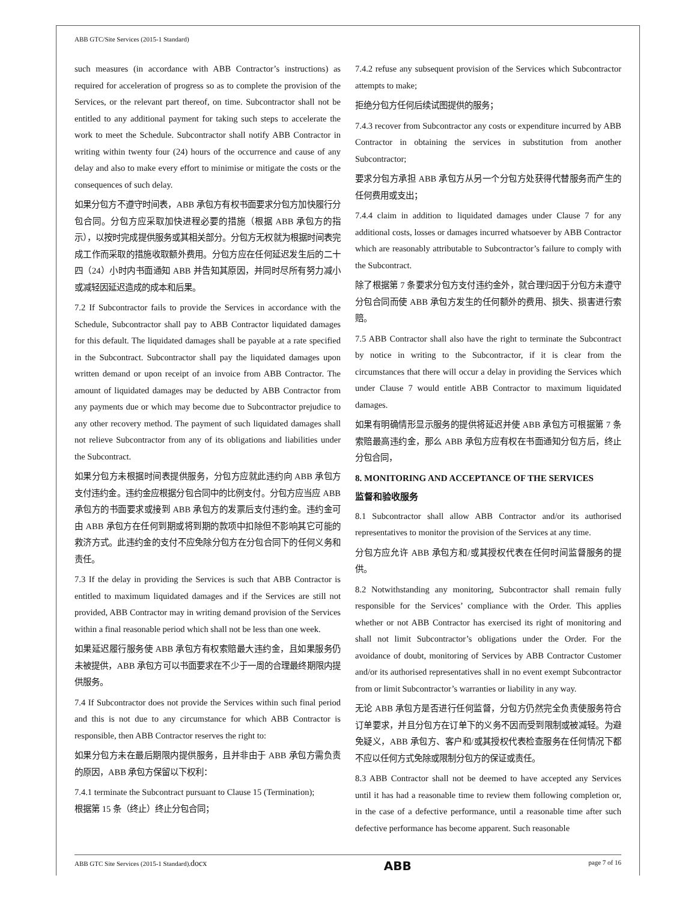ABB GTC/Site Services (2015-1 Standard)
such measures (in accordance with ABB Contractor’s instructions) as required for acceleration of progress so as to complete the provision of the Services, or the relevant part thereof, on time. Subcontractor shall not be entitled to any additional payment for taking such steps to accelerate the work to meet the Schedule. Subcontractor shall notify ABB Contractor in writing within twenty four (24) hours of the occurrence and cause of any delay and also to make every effort to minimise or mitigate the costs or the consequences of such delay.
如果分包方不遵守时间表，ABB 承包方有权书面要求分包方加快履行分包合同。分包方应采取加快进程必要的措施（根据 ABB 承包方的指示），以按时完成提供服务或其相关部分。分包方无权就为根据时间表完成工作而采取的措施收取额外费用。分包方应在任何延迟发生后的二十四（24）小时内书面通知 ABB 并告知其原因，并同时尽所有努力减小或减轻因延迟造成的成本和后果。
7.2 If Subcontractor fails to provide the Services in accordance with the Schedule, Subcontractor shall pay to ABB Contractor liquidated damages for this default. The liquidated damages shall be payable at a rate specified in the Subcontract. Subcontractor shall pay the liquidated damages upon written demand or upon receipt of an invoice from ABB Contractor. The amount of liquidated damages may be deducted by ABB Contractor from any payments due or which may become due to Subcontractor prejudice to any other recovery method. The payment of such liquidated damages shall not relieve Subcontractor from any of its obligations and liabilities under the Subcontract.
如果分包方未根据时间表提供服务，分包方应就此违约向 ABB 承包方支付违约金。违约金应根据分包合同中的比例支付。分包方应当应 ABB 承包方的书面要求或接到 ABB 承包方的发票后支付违约金。违约金可由 ABB 承包方在任何到期或将到期的款项中扣除但不影响其它可能的救济方式。此违约金的支付不应免除分包方在分包合同下的任何义务和责任。
7.3 If the delay in providing the Services is such that ABB Contractor is entitled to maximum liquidated damages and if the Services are still not provided, ABB Contractor may in writing demand provision of the Services within a final reasonable period which shall not be less than one week.
如果延迟履行服务使 ABB 承包方有权索赔最大违约金，且如果服务仍未被提供，ABB 承包方可以书面要求在不少于一周的合理最终期限内提供服务。
7.4 If Subcontractor does not provide the Services within such final period and this is not due to any circumstance for which ABB Contractor is responsible, then ABB Contractor reserves the right to:
如果分包方未在最后期限内提供服务，且并非由于 ABB 承包方需负责的原因，ABB 承包方保留以下权利：
7.4.1 terminate the Subcontract pursuant to Clause 15 (Termination);
根据第 15 条（终止）终止分包合同；
7.4.2 refuse any subsequent provision of the Services which Subcontractor attempts to make;
拒绝分包方任何后续试图提供的服务；
7.4.3 recover from Subcontractor any costs or expenditure incurred by ABB Contractor in obtaining the services in substitution from another Subcontractor;
要求分包方承担 ABB 承包方从另一个分包方处获得代替服务而产生的任何费用或支出；
7.4.4 claim in addition to liquidated damages under Clause 7 for any additional costs, losses or damages incurred whatsoever by ABB Contractor which are reasonably attributable to Subcontractor’s failure to comply with the Subcontract.
除了根据第 7 条要求分包方支付违约金外，就合理归因于分包方未遵守分包合同而使 ABB 承包方发生的任何额外的费用、损失、损害进行索赔。
7.5 ABB Contractor shall also have the right to terminate the Subcontract by notice in writing to the Subcontractor, if it is clear from the circumstances that there will occur a delay in providing the Services which under Clause 7 would entitle ABB Contractor to maximum liquidated damages.
如果有明确情形显示服务的提供将延迟并使 ABB 承包方可根据第 7 条索赔最高违约金，那么 ABB 承包方应有权在书面通知分包方后，终止分包合同，
8. MONITORING AND ACCEPTANCE OF THE SERVICES
监督和验收服务
8.1 Subcontractor shall allow ABB Contractor and/or its authorised representatives to monitor the provision of the Services at any time.
分包方应允许 ABB 承包方和/或其授权代表在任何时间监督服务的提供。
8.2 Notwithstanding any monitoring, Subcontractor shall remain fully responsible for the Services’ compliance with the Order. This applies whether or not ABB Contractor has exercised its right of monitoring and shall not limit Subcontractor’s obligations under the Order. For the avoidance of doubt, monitoring of Services by ABB Contractor Customer and/or its authorised representatives shall in no event exempt Subcontractor from or limit Subcontractor’s warranties or liability in any way.
无论 ABB 承包方是否进行任何监督，分包方仍然完全负责使服务符合订单要求，并且分包方在订单下的义务不因而受到限制或被减轻。为避免疑义，ABB 承包方、客户和/或其授权代表检查服务在任何情况下都不应以任何方式免除或限制分包方的保证或责任。
8.3 ABB Contractor shall not be deemed to have accepted any Services until it has had a reasonable time to review them following completion or, in the case of a defective performance, until a reasonable time after such defective performance has become apparent. Such reasonable
ABB GTC Site Services (2015-1 Standard).docx ABB page 7 of 16